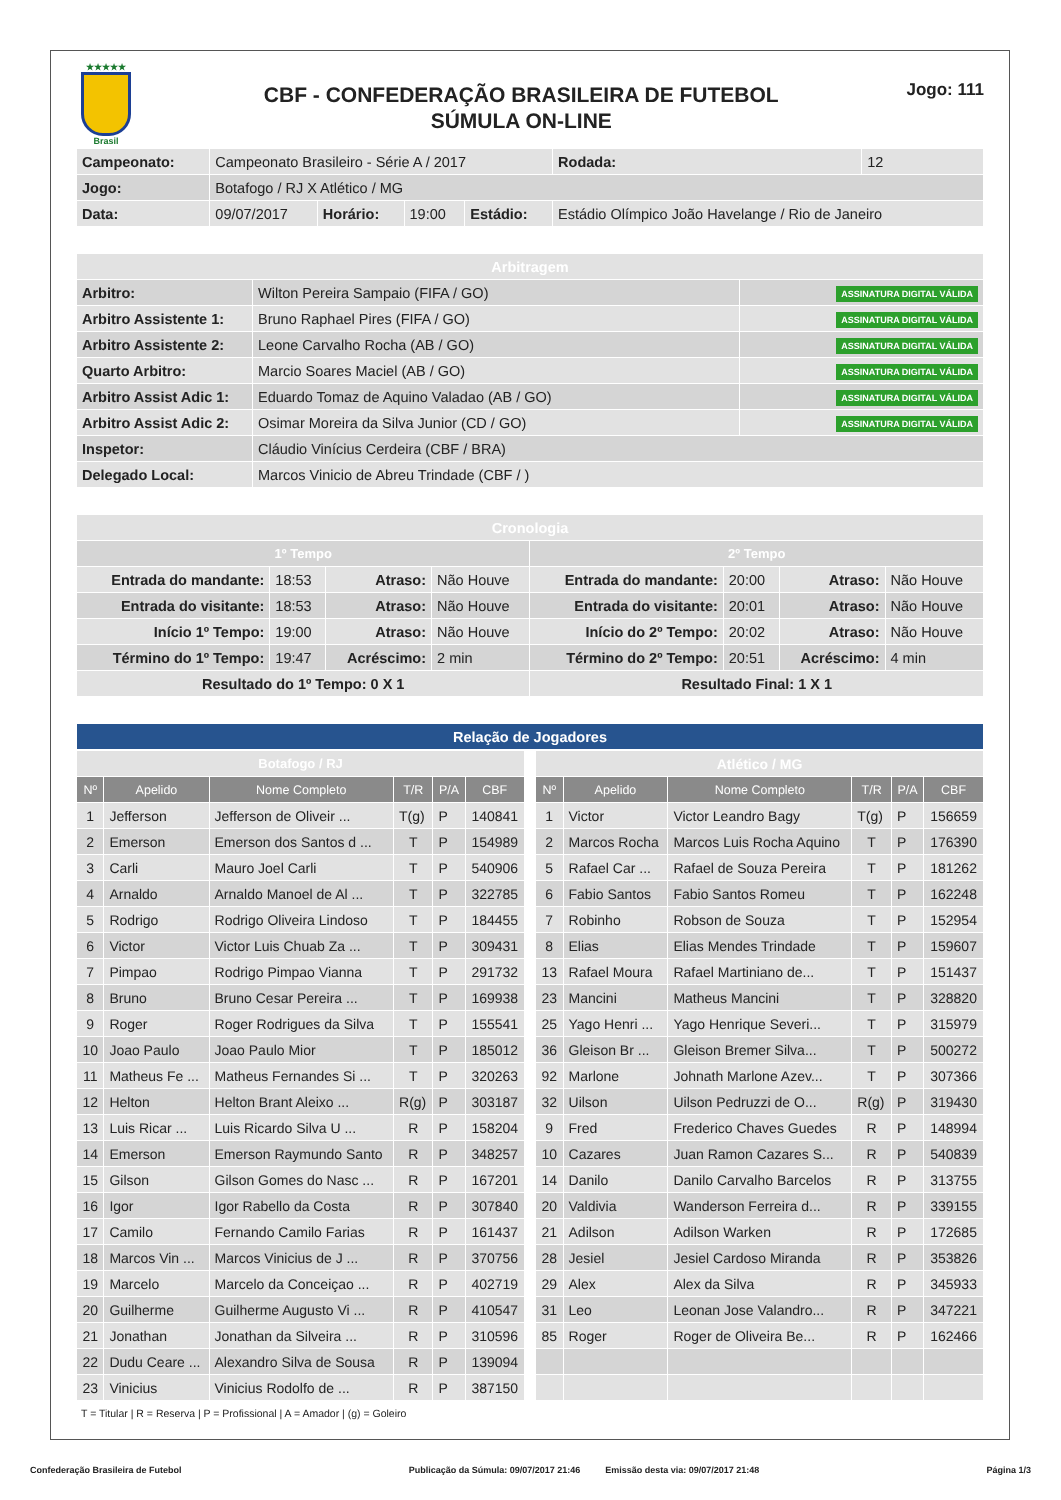★★★★★
Brasil
CBF - CONFEDERAÇÃO BRASILEIRA DE FUTEBOL
SÚMULA ON-LINE
Jogo: 111
| Campeonato: | Campeonato Brasileiro - Série A / 2017 | | | | | Rodada: | 12 |
| Jogo: | Botafogo / RJ X Atlético / MG | | | | | | |
| Data: | 09/07/2017 | Horário: | 19:00 | Estádio: | Estádio Olímpico João Havelange / Rio de Janeiro | | |
| Arbitragem | | |
| Arbitro: | Wilton Pereira Sampaio (FIFA / GO) | ASSINATURA DIGITAL VÁLIDA |
| Arbitro Assistente 1: | Bruno Raphael Pires (FIFA / GO) | ASSINATURA DIGITAL VÁLIDA |
| Arbitro Assistente 2: | Leone Carvalho Rocha (AB / GO) | ASSINATURA DIGITAL VÁLIDA |
| Quarto Arbitro: | Marcio Soares Maciel (AB / GO) | ASSINATURA DIGITAL VÁLIDA |
| Arbitro Assist Adic 1: | Eduardo Tomaz de Aquino Valadao (AB / GO) | ASSINATURA DIGITAL VÁLIDA |
| Arbitro Assist Adic 2: | Osimar Moreira da Silva Junior (CD / GO) | ASSINATURA DIGITAL VÁLIDA |
| Inspetor: | Cláudio Vinícius Cerdeira (CBF / BRA) | |
| Delegado Local: | Marcos Vinicio de Abreu Trindade (CBF / ) | |
| Cronologia | | | | | | | |
| 1º Tempo | | | | 2º Tempo | | | |
| Entrada do mandante: | 18:53 | Atraso: | Não Houve | Entrada do mandante: | 20:00 | Atraso: | Não Houve |
| Entrada do visitante: | 18:53 | Atraso: | Não Houve | Entrada do visitante: | 20:01 | Atraso: | Não Houve |
| Início 1º Tempo: | 19:00 | Atraso: | Não Houve | Início do 2º Tempo: | 20:02 | Atraso: | Não Houve |
| Término do 1º Tempo: | 19:47 | Acréscimo: | 2 min | Término do 2º Tempo: | 20:51 | Acréscimo: | 4 min |
| Resultado do 1º Tempo: 0 X 1 | | | | Resultado Final: 1 X 1 | | | |
| Relação de Jogadores |
| Botafogo / RJ | | | | | |
| Nº | Apelido | Nome Completo | T/R | P/A | CBF |
| 1 | Jefferson | Jefferson de Oliveir ... | T(g) | P | 140841 |
| 2 | Emerson | Emerson dos Santos d ... | T | P | 154989 |
| 3 | Carli | Mauro Joel Carli | T | P | 540906 |
| 4 | Arnaldo | Arnaldo Manoel de Al ... | T | P | 322785 |
| 5 | Rodrigo | Rodrigo Oliveira Lindoso | T | P | 184455 |
| 6 | Victor | Victor Luis Chuab Za ... | T | P | 309431 |
| 7 | Pimpao | Rodrigo Pimpao Vianna | T | P | 291732 |
| 8 | Bruno | Bruno Cesar Pereira ... | T | P | 169938 |
| 9 | Roger | Roger Rodrigues da Silva | T | P | 155541 |
| 10 | Joao Paulo | Joao Paulo Mior | T | P | 185012 |
| 11 | Matheus Fe ... | Matheus Fernandes Si ... | T | P | 320263 |
| 12 | Helton | Helton Brant Aleixo ... | R(g) | P | 303187 |
| 13 | Luis Ricar ... | Luis Ricardo Silva U ... | R | P | 158204 |
| 14 | Emerson | Emerson Raymundo Santo | R | P | 348257 |
| 15 | Gilson | Gilson Gomes do Nasc ... | R | P | 167201 |
| 16 | Igor | Igor Rabello da Costa | R | P | 307840 |
| 17 | Camilo | Fernando Camilo Farias | R | P | 161437 |
| 18 | Marcos Vin ... | Marcos Vinicius de J ... | R | P | 370756 |
| 19 | Marcelo | Marcelo da Conceiçao ... | R | P | 402719 |
| 20 | Guilherme | Guilherme Augusto Vi ... | R | P | 410547 |
| 21 | Jonathan | Jonathan da Silveira ... | R | P | 310596 |
| 22 | Dudu Ceare ... | Alexandro Silva de Sousa | R | P | 139094 |
| 23 | Vinicius | Vinicius Rodolfo de ... | R | P | 387150 |
| Atlético / MG | | | | | |
| Nº | Apelido | Nome Completo | T/R | P/A | CBF |
| 1 | Victor | Victor Leandro Bagy | T(g) | P | 156659 |
| 2 | Marcos Rocha | Marcos Luis Rocha Aquino | T | P | 176390 |
| 5 | Rafael Car ... | Rafael de Souza Pereira | T | P | 181262 |
| 6 | Fabio Santos | Fabio Santos Romeu | T | P | 162248 |
| 7 | Robinho | Robson de Souza | T | P | 152954 |
| 8 | Elias | Elias Mendes Trindade | T | P | 159607 |
| 13 | Rafael Moura | Rafael Martiniano de... | T | P | 151437 |
| 23 | Mancini | Matheus Mancini | T | P | 328820 |
| 25 | Yago Henri ... | Yago Henrique Severi... | T | P | 315979 |
| 36 | Gleison Br ... | Gleison Bremer Silva... | T | P | 500272 |
| 92 | Marlone | Johnath Marlone Azev... | T | P | 307366 |
| 32 | Uilson | Uilson Pedruzzi de O... | R(g) | P | 319430 |
| 9 | Fred | Frederico Chaves Guedes | R | P | 148994 |
| 10 | Cazares | Juan Ramon Cazares S... | R | P | 540839 |
| 14 | Danilo | Danilo Carvalho Barcelos | R | P | 313755 |
| 20 | Valdivia | Wanderson Ferreira d... | R | P | 339155 |
| 21 | Adilson | Adilson Warken | R | P | 172685 |
| 28 | Jesiel | Jesiel Cardoso Miranda | R | P | 353826 |
| 29 | Alex | Alex da Silva | R | P | 345933 |
| 31 | Leo | Leonan Jose Valandro... | R | P | 347221 |
| 85 | Roger | Roger de Oliveira Be... | R | P | 162466 |
T = Titular | R = Reserva | P = Profissional | A = Amador | (g) = Goleiro
Confederação Brasileira de Futebol Publicação da Súmula: 09/07/2017 21:46 Emissão desta via: 09/07/2017 21:48 Página 1/3